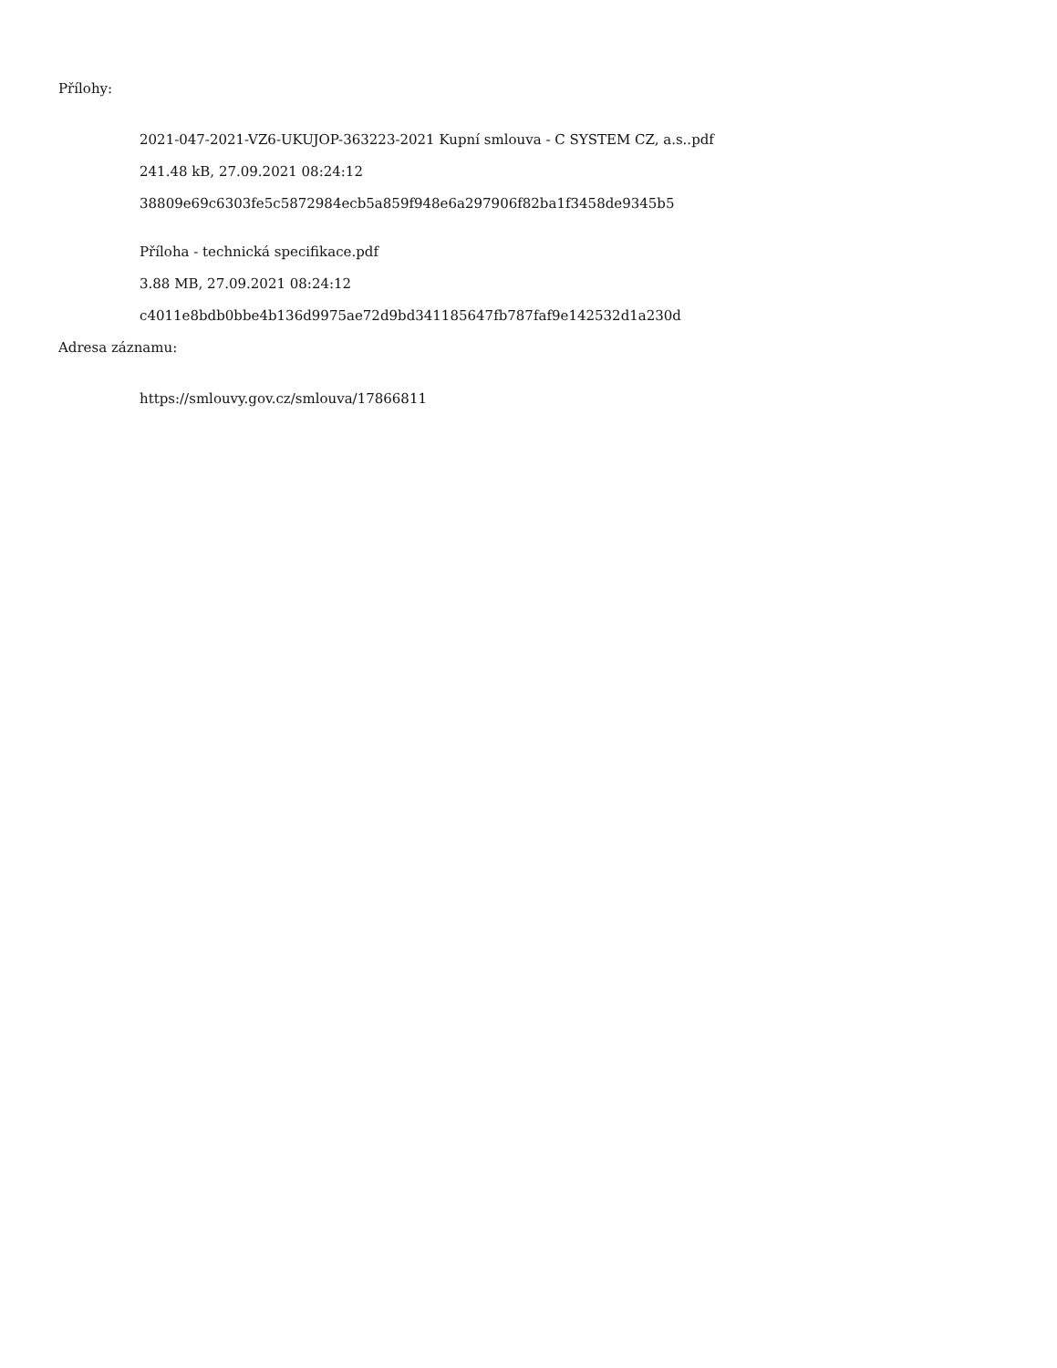Přílohy:
2021-047-2021-VZ6-UKUJOP-363223-2021 Kupní smlouva - C SYSTEM CZ, a.s..pdf
241.48 kB, 27.09.2021 08:24:12
38809e69c6303fe5c5872984ecb5a859f948e6a297906f82ba1f3458de9345b5
Příloha - technická specifikace.pdf
3.88 MB, 27.09.2021 08:24:12
c4011e8bdb0bbe4b136d9975ae72d9bd341185647fb787faf9e142532d1a230d
Adresa záznamu:
https://smlouvy.gov.cz/smlouva/17866811